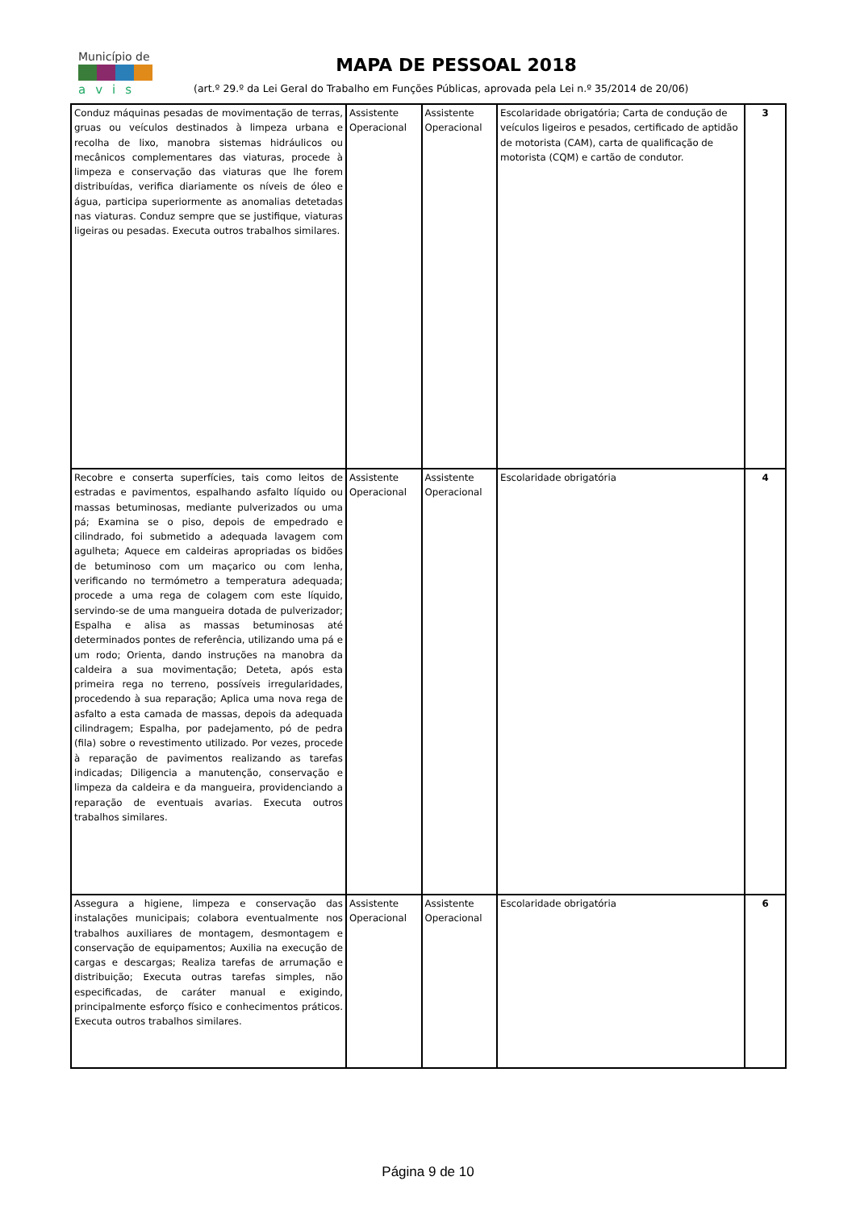Município de
avis
MAPA DE PESSOAL 2018
(art.º 29.º da Lei Geral do Trabalho em Funções Públicas, aprovada pela Lei n.º 35/2014 de 20/06)
| Conduz máquinas pesadas de movimentação de terras, gruas ou veículos destinados à limpeza urbana e recolha de lixo, manobra sistemas hidráulicos ou mecânicos complementares das viaturas, procede à limpeza e conservação das viaturas que lhe forem distribuídas, verifica diariamente os níveis de óleo e água, participa superiormente as anomalias detetadas nas viaturas. Conduz sempre que se justifique, viaturas ligeiras ou pesadas. Executa outros trabalhos similares. | Assistente Operacional | Assistente Operacional | Escolaridade obrigatória; Carta de condução de veículos ligeiros e pesados, certificado de aptidão de motorista (CAM), carta de qualificação de motorista (CQM) e cartão de condutor. | 3 |
| Recobre e conserta superfícies, tais como leitos de estradas e pavimentos, espalhando asfalto líquido ou massas betuminosas, mediante pulverizados ou uma pá; Examina se o piso, depois de empedrado e cilindrado, foi submetido a adequada lavagem com agulheta; Aquece em caldeiras apropriadas os bidões de betuminoso com um maçarico ou com lenha, verificando no termómetro a temperatura adequada; procede a uma rega de colagem com este líquido, servindo-se de uma mangueira dotada de pulverizador; Espalha e alisa as massas betuminosas até determinados pontes de referência, utilizando uma pá e um rodo; Orienta, dando instruções na manobra da caldeira a sua movimentação; Deteta, após esta primeira rega no terreno, possíveis irregularidades, procedendo à sua reparação; Aplica uma nova rega de asfalto a esta camada de massas, depois da adequada cilindragem; Espalha, por padejamento, pó de pedra (fila) sobre o revestimento utilizado. Por vezes, procede à reparação de pavimentos realizando as tarefas indicadas; Diligencia a manutenção, conservação e limpeza da caldeira e da mangueira, providenciando a reparação de eventuais avarias. Executa outros trabalhos similares. | Assistente Operacional | Assistente Operacional | Escolaridade obrigatória | 4 |
| Assegura a higiene, limpeza e conservação das instalações municipais; colabora eventualmente nos trabalhos auxiliares de montagem, desmontagem e conservação de equipamentos; Auxilia na execução de cargas e descargas; Realiza tarefas de arrumação e distribuição; Executa outras tarefas simples, não especificadas, de caráter manual e exigindo, principalmente esforço físico e conhecimentos práticos. Executa outros trabalhos similares. | Assistente Operacional | Assistente Operacional | Escolaridade obrigatória | 6 |
Página 9 de 10